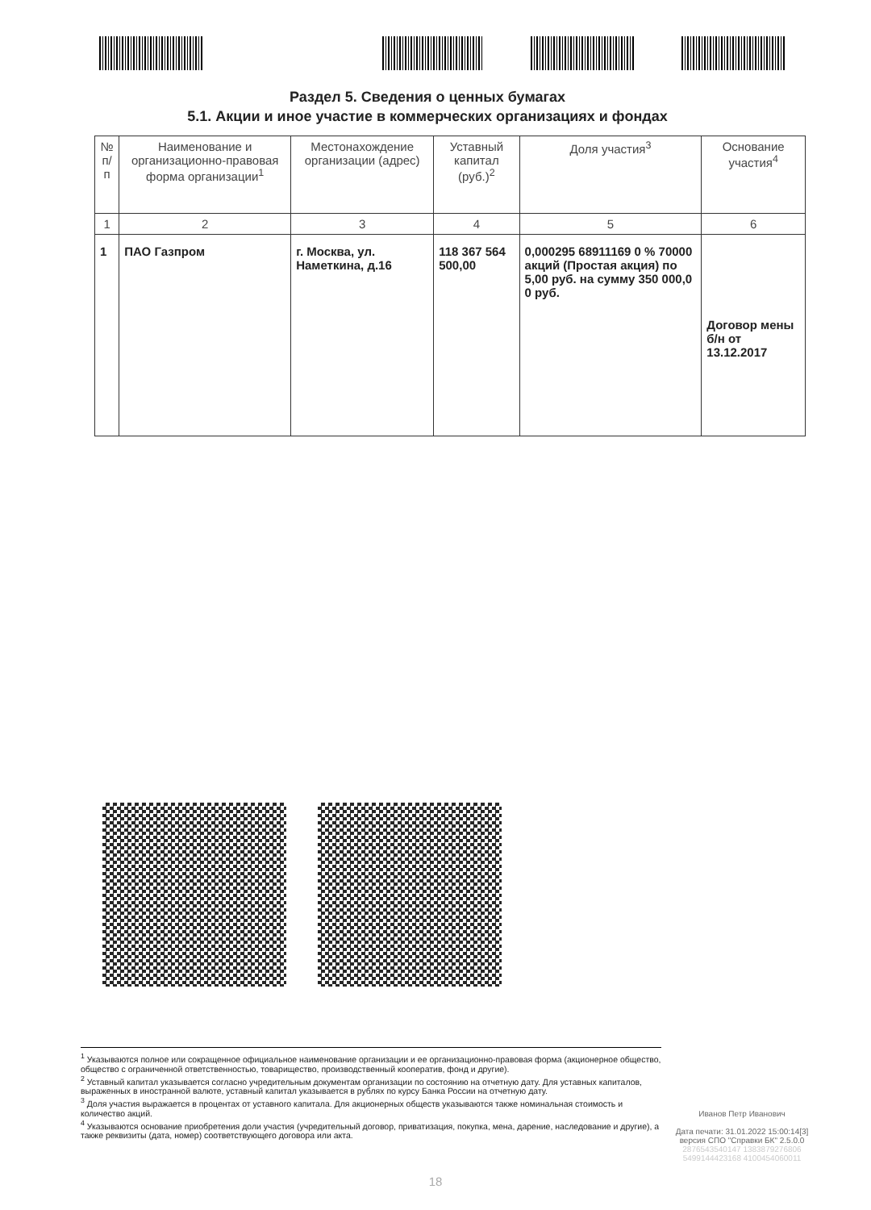Раздел 5. Сведения о ценных бумагах
5.1. Акции и иное участие в коммерческих организациях и фондах
| № п/п | Наименование и организационно-правовая форма организации<sup>1</sup> | Местонахождение организации (адрес) | Уставный капитал (руб.)<sup>2</sup> | Доля участия<sup>3</sup> | Основание участия<sup>4</sup> |
| --- | --- | --- | --- | --- | --- |
| 1 | 2 | 3 | 4 | 5 | 6 |
| 1 | ПАО Газпром | г. Москва, ул. Наметкина, д.16 | 118 367 564 500,00 | 0,000295 68911169 0 % 70000 акций (Простая акция) по 5,00 руб. на сумму 350 000,0 0 руб. | Договор мены б/н от 13.12.2017 |
<sup>1</sup> Указываются полное или сокращенное официальное наименование организации и ее организационно-правовая форма (акционерное общество, общество с ограниченной ответственностью, товарищество, производственный кооператив, фонд и другие).
<sup>2</sup> Уставный капитал указывается согласно учредительным документам организации по состоянию на отчетную дату. Для уставных капиталов, выраженных в иностранной валюте, уставный капитал указывается в рублях по курсу Банка России на отчетную дату.
<sup>3</sup> Доля участия выражается в процентах от уставного капитала. Для акционерных обществ указываются также номинальная стоимость и количество акций.
<sup>4</sup> Указываются основание приобретения доли участия (учредительный договор, приватизация, покупка, мена, дарение, наследование и другие), а также реквизиты (дата, номер) соответствующего договора или акта.
Иванов Петр Иванович
Дата печати: 31.01.2022 15:00:14[3]
версия СПО "Справки БК" 2.5.0.0
2876543540147 1383879276806
5499144423168 4100454060011
18